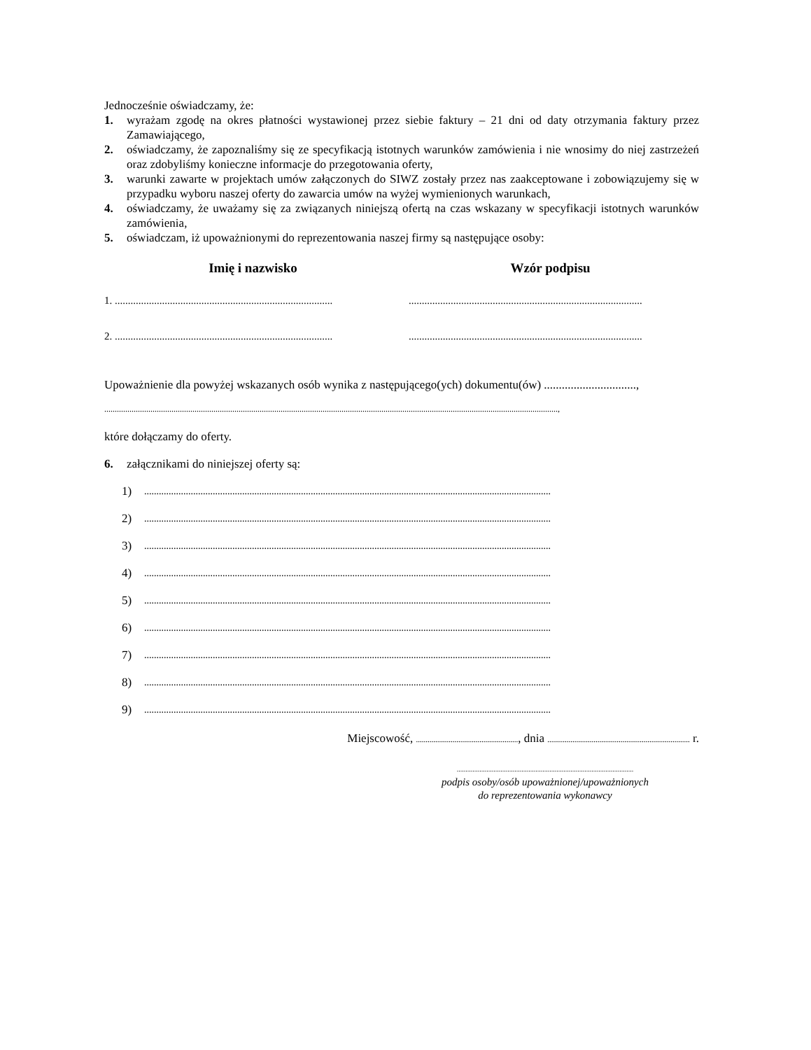Jednocześnie oświadczamy, że:
1. wyrażam zgodę na okres płatności wystawionej przez siebie faktury – 21 dni od daty otrzymania faktury przez Zamawiającego,
2. oświadczamy, że zapoznaliśmy się ze specyfikacją istotnych warunków zamówienia i nie wnosimy do niej zastrzeżeń oraz zdobyliśmy konieczne informacje do przegotowania oferty,
3. warunki zawarte w projektach umów załączonych do SIWZ zostały przez nas zaakceptowane i zobowiązujemy się w przypadku wyboru naszej oferty do zawarcia umów na wyżej wymienionych warunkach,
4. oświadczamy, że uważamy się za związanych niniejszą ofertą na czas wskazany w specyfikacji istotnych warunków zamówienia,
5. oświadczam, iż upoważnionymi do reprezentowania naszej firmy są następujące osoby:
Imię i nazwisko Wzór podpisu
1. ................................................................................... .........................................................................................
2. ................................................................................... .........................................................................................
Upoważnienie dla powyżej wskazanych osób wynika z następującego(ych) dokumentu(ów) ...............................,
........................................................................................................................................................................................................................,
które dołączamy do oferty.
6. załącznikami do niniejszej oferty są:
1)
......................................................................................................................................................................
2)
......................................................................................................................................................................
3)
......................................................................................................................................................................
4)
......................................................................................................................................................................
5)
......................................................................................................................................................................
6)
......................................................................................................................................................................
7)
......................................................................................................................................................................
8)
......................................................................................................................................................................
9)
......................................................................................................................................................................
Miejscowość, ....................................................., dnia .......................................................................... r.
.....................................................................................................
podpis osoby/osób upoważnionej/upoważnionych
do reprezentowania wykonawcy